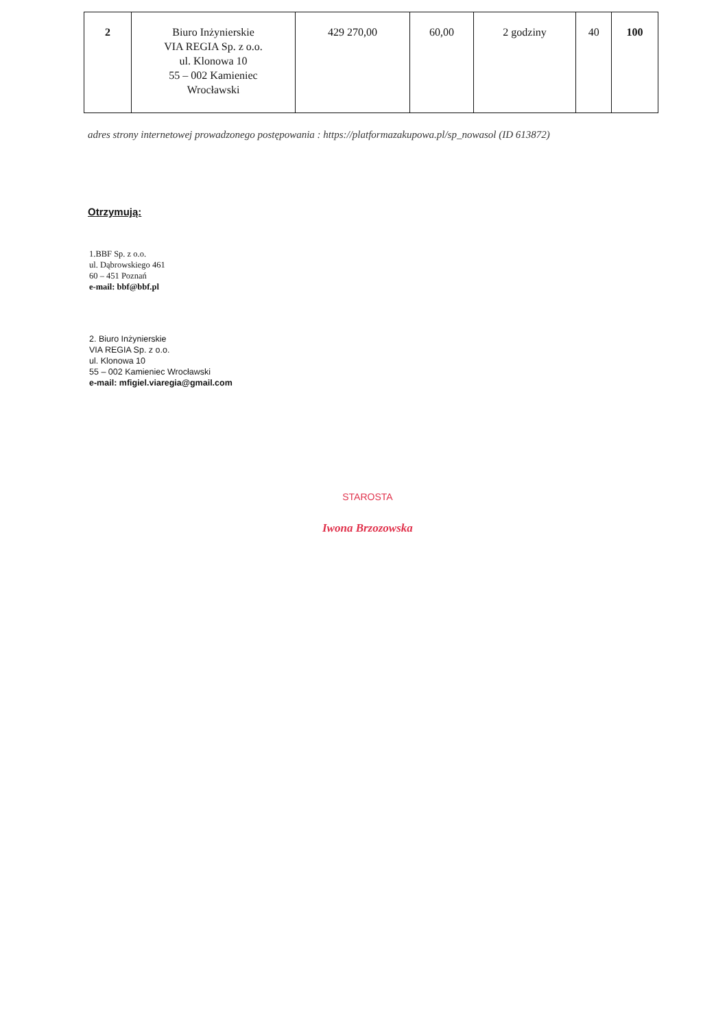| 2 | Biuro Inżynierskie VIA REGIA Sp. z o.o. ul. Klonowa 10 55 – 002 Kamieniec Wrocławski | 429 270,00 | 60,00 | 2 godziny | 40 | 100 |
adres strony internetowej prowadzonego postępowania : https://platformazakupowa.pl/sp_nowasol (ID 613872)
Otrzymują:
1.BBF Sp. z o.o.
ul. Dąbrowskiego 461
60 – 451 Poznań
e-mail: bbf@bbf.pl
2. Biuro Inżynierskie
VIA REGIA Sp. z o.o.
ul. Klonowa 10
55 – 002 Kamieniec Wrocławski
e-mail: mfigiel.viaregia@gmail.com
STAROSTA
Iwona Brzozowska